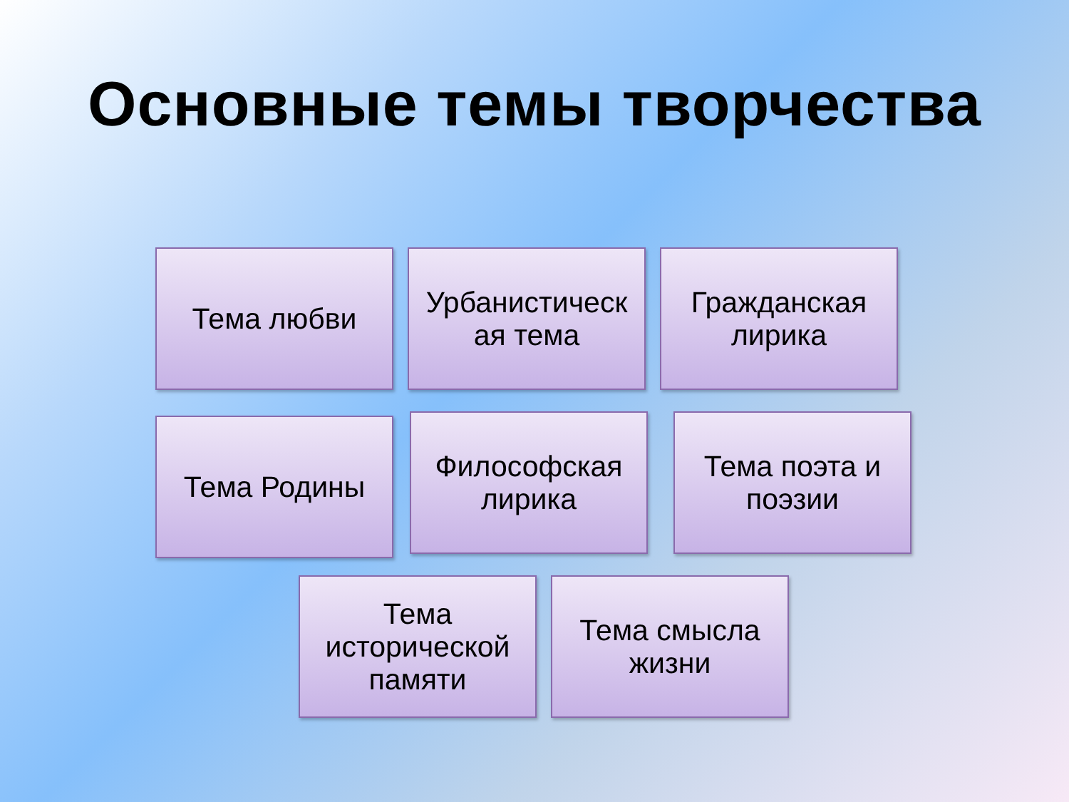Основные темы творчества
Тема любви
Урбанистическ ая тема
Гражданская лирика
Тема Родины
Философская лирика
Тема поэта и поэзии
Тема исторической памяти
Тема смысла жизни